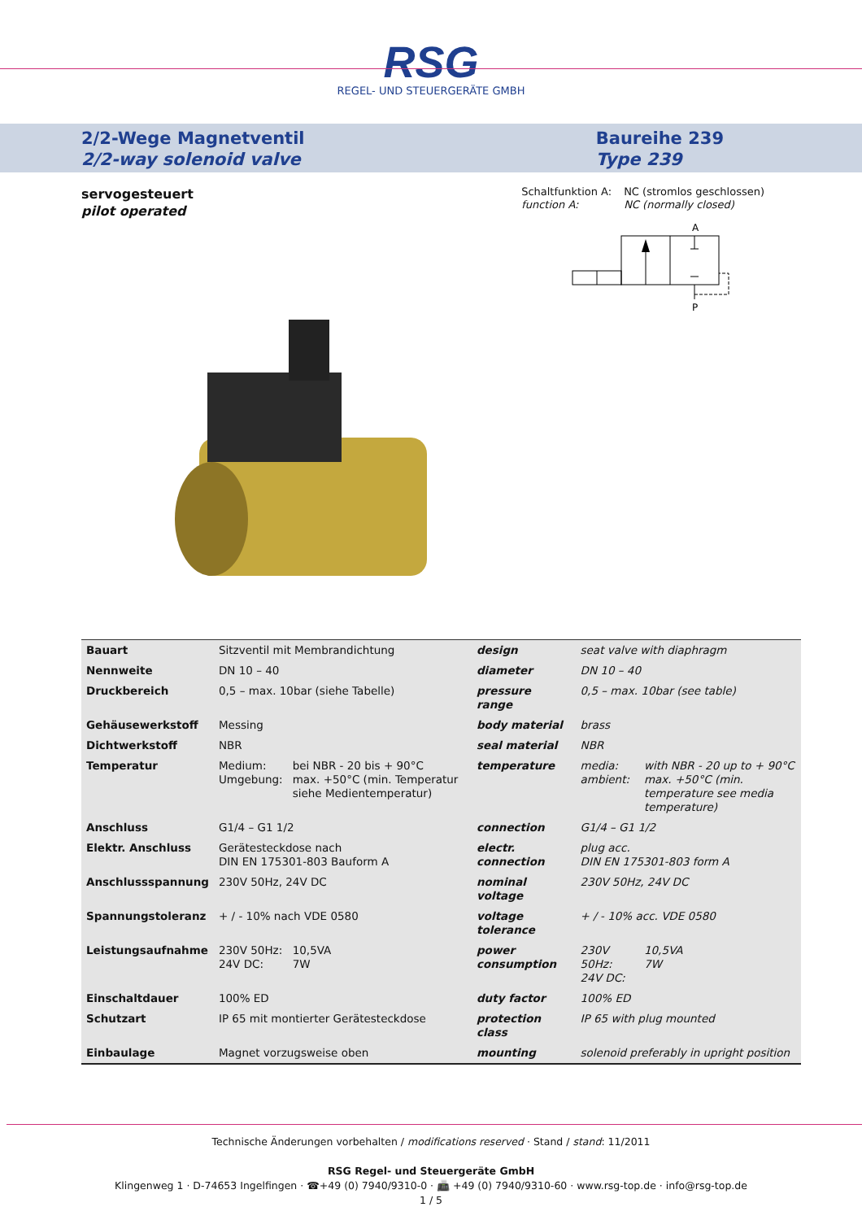RSG
REGEL- UND STEUERGERÄTE GMBH
2/2-Wege Magnetventil
2/2-way solenoid valve
Baureihe 239
Type 239
servogesteuert
pilot operated
Schaltfunktion A: NC (stromlos geschlossen) function A: NC (normally closed)
A
P
| Bauart | Sitzventil mit Membrandichtung | | design | seat valve with diaphragm | |
| Nennweite | DN 10 – 40 | | diameter | DN 10 – 40 | |
| Druckbereich | 0,5 – max. 10bar (siehe Tabelle) | | pressure range | 0,5 – max. 10bar (see table) | |
| Gehäusewerkstoff | Messing | | body material | brass | |
| Dichtwerkstoff | NBR | | seal material | NBR | |
| Temperatur | Medium: Umgebung: | bei NBR - 20 bis + 90°C max. +50°C (min. Temperatur siehe Medientemperatur) | temperature | media: ambient: | with NBR - 20 up to + 90°C max. +50°C (min. temperature see media temperature) |
| Anschluss | G1/4 – G1 1/2 | | connection | G1/4 – G1 1/2 | |
| Elektr. Anschluss | Gerätesteckdose nach DIN EN 175301-803 Bauform A | | electr. connection | plug acc. DIN EN 175301-803 form A | |
| Anschlussspannung | 230V 50Hz, 24V DC | | nominal voltage | 230V 50Hz, 24V DC | |
| Spannungstoleranz | + / - 10% nach VDE 0580 | | voltage tolerance | + / - 10% acc. VDE 0580 | |
| Leistungsaufnahme | 230V 50Hz: 24V DC: | 10,5VA 7W | power consumption | 230V 50Hz: 24V DC: | 10,5VA 7W |
| Einschaltdauer | 100% ED | | duty factor | 100% ED | |
| Schutzart | IP 65 mit montierter Gerätesteckdose | | protection class | IP 65 with plug mounted | |
| Einbaulage | Magnet vorzugsweise oben | | mounting | solenoid preferably in upright position | |
Technische Änderungen vorbehalten / modifications reserved · Stand / stand: 11/2011
RSG Regel- und Steuergeräte GmbH
Klingenweg 1 · D-74653 Ingelfingen · ☎+49 (0) 7940/9310-0 · 📠 +49 (0) 7940/9310-60 · www.rsg-top.de · info@rsg-top.de
1 / 5